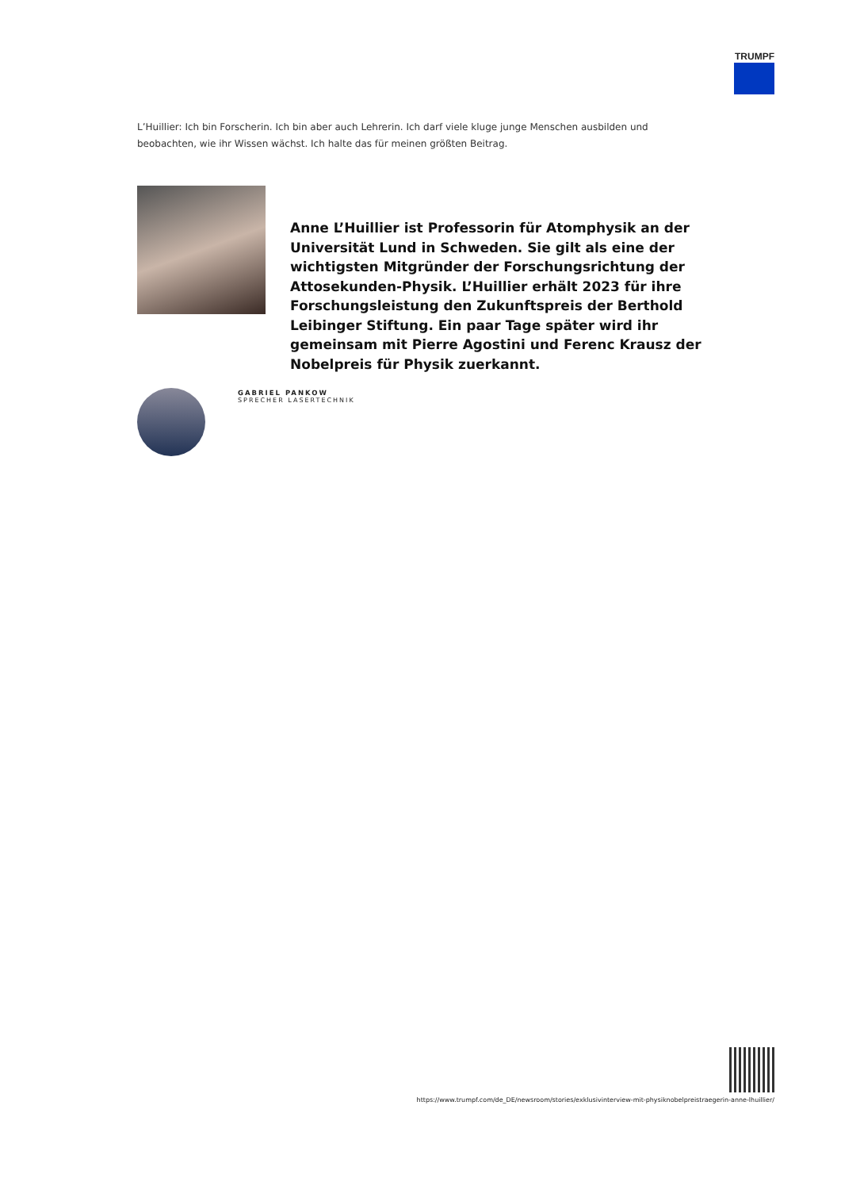TRUMPF
L’Huillier: Ich bin Forscherin. Ich bin aber auch Lehrerin. Ich darf viele kluge junge Menschen ausbilden und beobachten, wie ihr Wissen wächst. Ich halte das für meinen größten Beitrag.
Anne L’Huillier ist Professorin für Atomphysik an der Universität Lund in Schweden. Sie gilt als eine der wichtigsten Mitgründer der Forschungsrichtung der Attosekunden-Physik. L’Huillier erhält 2023 für ihre Forschungsleistung den Zukunftspreis der Berthold Leibinger Stiftung. Ein paar Tage später wird ihr gemeinsam mit Pierre Agostini und Ferenc Krausz der Nobelpreis für Physik zuerkannt.
GABRIEL PANKOW
SPRECHER LASERTECHNIK
https://www.trumpf.com/de_DE/newsroom/stories/exklusivinterview-mit-physiknobelpreistraegerin-anne-lhuillier/